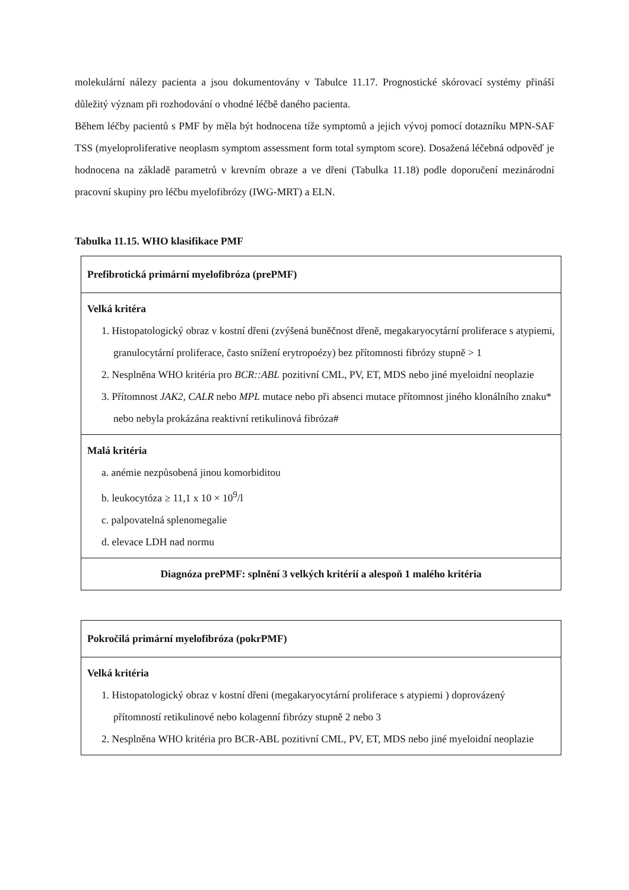molekulární nálezy pacienta a jsou dokumentovány v Tabulce 11.17. Prognostické skórovací systémy přináší důležitý význam při rozhodování o vhodné léčbě daného pacienta.
Během léčby pacientů s PMF by měla být hodnocena tíže symptomů a jejich vývoj pomocí dotazníku MPN-SAF TSS (myeloproliferative neoplasm symptom assessment form total symptom score). Dosažená léčebná odpověď je hodnocena na základě parametrů v krevním obraze a ve dřeni (Tabulka 11.18) podle doporučení mezinárodní pracovní skupiny pro léčbu myelofibrózy (IWG-MRT) a ELN.
Tabulka 11.15. WHO klasifikace PMF
| Prefibrotická primární myelofibróza (prePMF) |
| Velká kritéra 1. Histopatologický obraz v kostní dřeni (zvýšená buněčnost dřeně, megakaryocytární proliferace s atypiemi, granulocytární proliferace, často snížení erytropoézy) bez přítomnosti fibrózy stupně > 1 2. Nesplněna WHO kritéria pro BCR::ABL pozitivní CML, PV, ET, MDS nebo jiné myeloidní neoplazie 3. Přítomnost JAK2, CALR nebo MPL mutace nebo při absenci mutace přítomnost jiného klonálního znaku* nebo nebyla prokázána reaktivní retikulinová fibróza# |
| Malá kritéria a. anémie nezpůsobená jinou komorbiditou b. leukocytóza ≥ 11,1 x 10 × 10<sup>9</sup>/l c. palpovatelná splenomegalie d. elevace LDH nad normu |
| Diagnóza prePMF: splnění 3 velkých kritérií a alespoň 1 malého kritéria |
| Pokročilá primární myelofibróza (pokrPMF) |
| Velká kritéria 1. Histopatologický obraz v kostní dřeni (megakaryocytární proliferace s atypiemi ) doprovázený přítomností retikulinové nebo kolagenní fibrózy stupně 2 nebo 3 2. Nesplněna WHO kritéria pro BCR-ABL pozitivní CML, PV, ET, MDS nebo jiné myeloidní neoplazie |